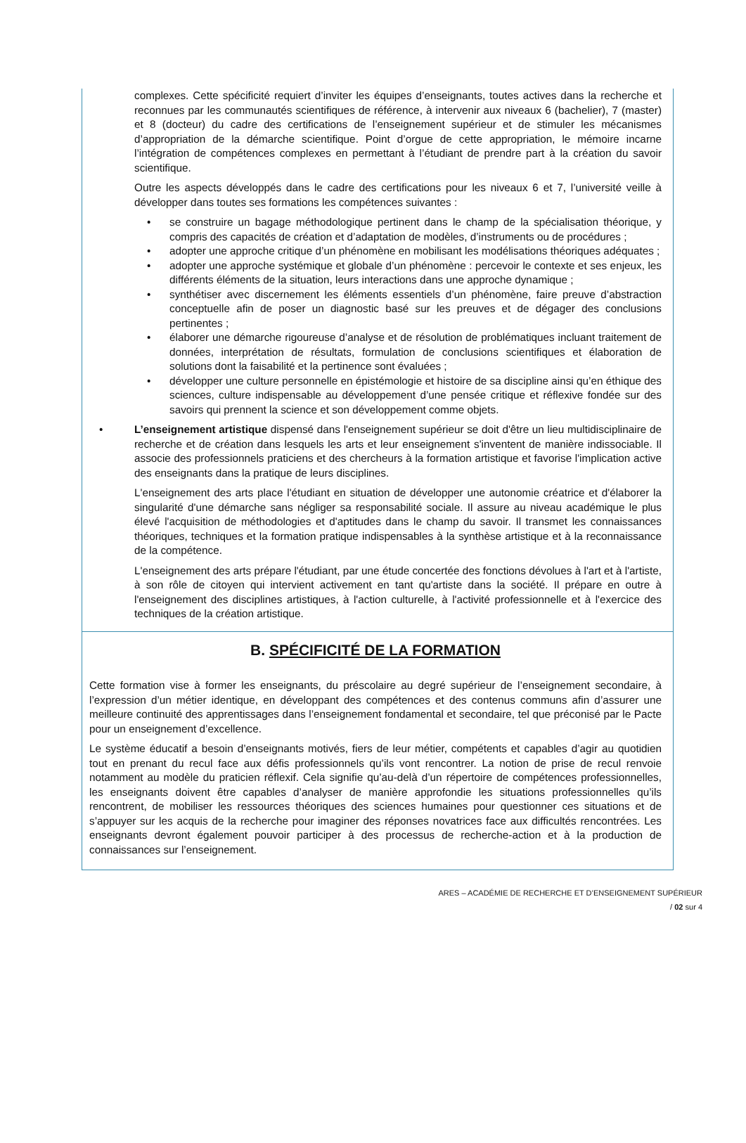complexes. Cette spécificité requiert d’inviter les équipes d’enseignants, toutes actives dans la recherche et reconnues par les communautés scientifiques de référence, à intervenir aux niveaux 6 (bachelier), 7 (master) et 8 (docteur) du cadre des certifications de l’enseignement supérieur et de stimuler les mécanismes d’appropriation de la démarche scientifique. Point d’orgue de cette appropriation, le mémoire incarne l’intégration de compétences complexes en permettant à l’étudiant de prendre part à la création du savoir scientifique.
Outre les aspects développés dans le cadre des certifications pour les niveaux 6 et 7, l’université veille à développer dans toutes ses formations les compétences suivantes :
• se construire un bagage méthodologique pertinent dans le champ de la spécialisation théorique, y compris des capacités de création et d’adaptation de modèles, d’instruments ou de procédures ;
• adopter une approche critique d’un phénomène en mobilisant les modélisations théoriques adéquates ;
• adopter une approche systémique et globale d’un phénomène : percevoir le contexte et ses enjeux, les différents éléments de la situation, leurs interactions dans une approche dynamique ;
• synthétiser avec discernement les éléments essentiels d’un phénomène, faire preuve d’abstraction conceptuelle afin de poser un diagnostic basé sur les preuves et de dégager des conclusions pertinentes ;
• élaborer une démarche rigoureuse d’analyse et de résolution de problématiques incluant traitement de données, interprétation de résultats, formulation de conclusions scientifiques et élaboration de solutions dont la faisabilité et la pertinence sont évaluées ;
• développer une culture personnelle en épistémologie et histoire de sa discipline ainsi qu’en éthique des sciences, culture indispensable au développement d’une pensée critique et réflexive fondée sur des savoirs qui prennent la science et son développement comme objets.
• L’enseignement artistique dispensé dans l'enseignement supérieur se doit d'être un lieu multidisciplinaire de recherche et de création dans lesquels les arts et leur enseignement s'inventent de manière indissociable. Il associe des professionnels praticiens et des chercheurs à la formation artistique et favorise l'implication active des enseignants dans la pratique de leurs disciplines.
L'enseignement des arts place l'étudiant en situation de développer une autonomie créatrice et d'élaborer la singularité d'une démarche sans négliger sa responsabilité sociale. Il assure au niveau académique le plus élevé l'acquisition de méthodologies et d'aptitudes dans le champ du savoir. Il transmet les connaissances théoriques, techniques et la formation pratique indispensables à la synthèse artistique et à la reconnaissance de la compétence.
L'enseignement des arts prépare l'étudiant, par une étude concertée des fonctions dévolues à l'art et à l'artiste, à son rôle de citoyen qui intervient activement en tant qu'artiste dans la société. Il prépare en outre à l'enseignement des disciplines artistiques, à l'action culturelle, à l'activité professionnelle et à l'exercice des techniques de la création artistique.
B. SPÉCIFICITÉ DE LA FORMATION
Cette formation vise à former les enseignants, du préscolaire au degré supérieur de l’enseignement secondaire, à l’expression d’un métier identique, en développant des compétences et des contenus communs afin d’assurer une meilleure continuité des apprentissages dans l’enseignement fondamental et secondaire, tel que préconisé par le Pacte pour un enseignement d’excellence.
Le système éducatif a besoin d’enseignants motivés, fiers de leur métier, compétents et capables d’agir au quotidien tout en prenant du recul face aux défis professionnels qu’ils vont rencontrer. La notion de prise de recul renvoie notamment au modèle du praticien réflexif. Cela signifie qu’au-delà d’un répertoire de compétences professionnelles, les enseignants doivent être capables d’analyser de manière approfondie les situations professionnelles qu’ils rencontrent, de mobiliser les ressources théoriques des sciences humaines pour questionner ces situations et de s’appuyer sur les acquis de la recherche pour imaginer des réponses novatrices face aux difficultés rencontrées. Les enseignants devront également pouvoir participer à des processus de recherche-action et à la production de connaissances sur l’enseignement.
ARES – ACADÉMIE DE RECHERCHE ET D’ENSEIGNEMENT SUPÉRIEUR
/ 02 sur 4